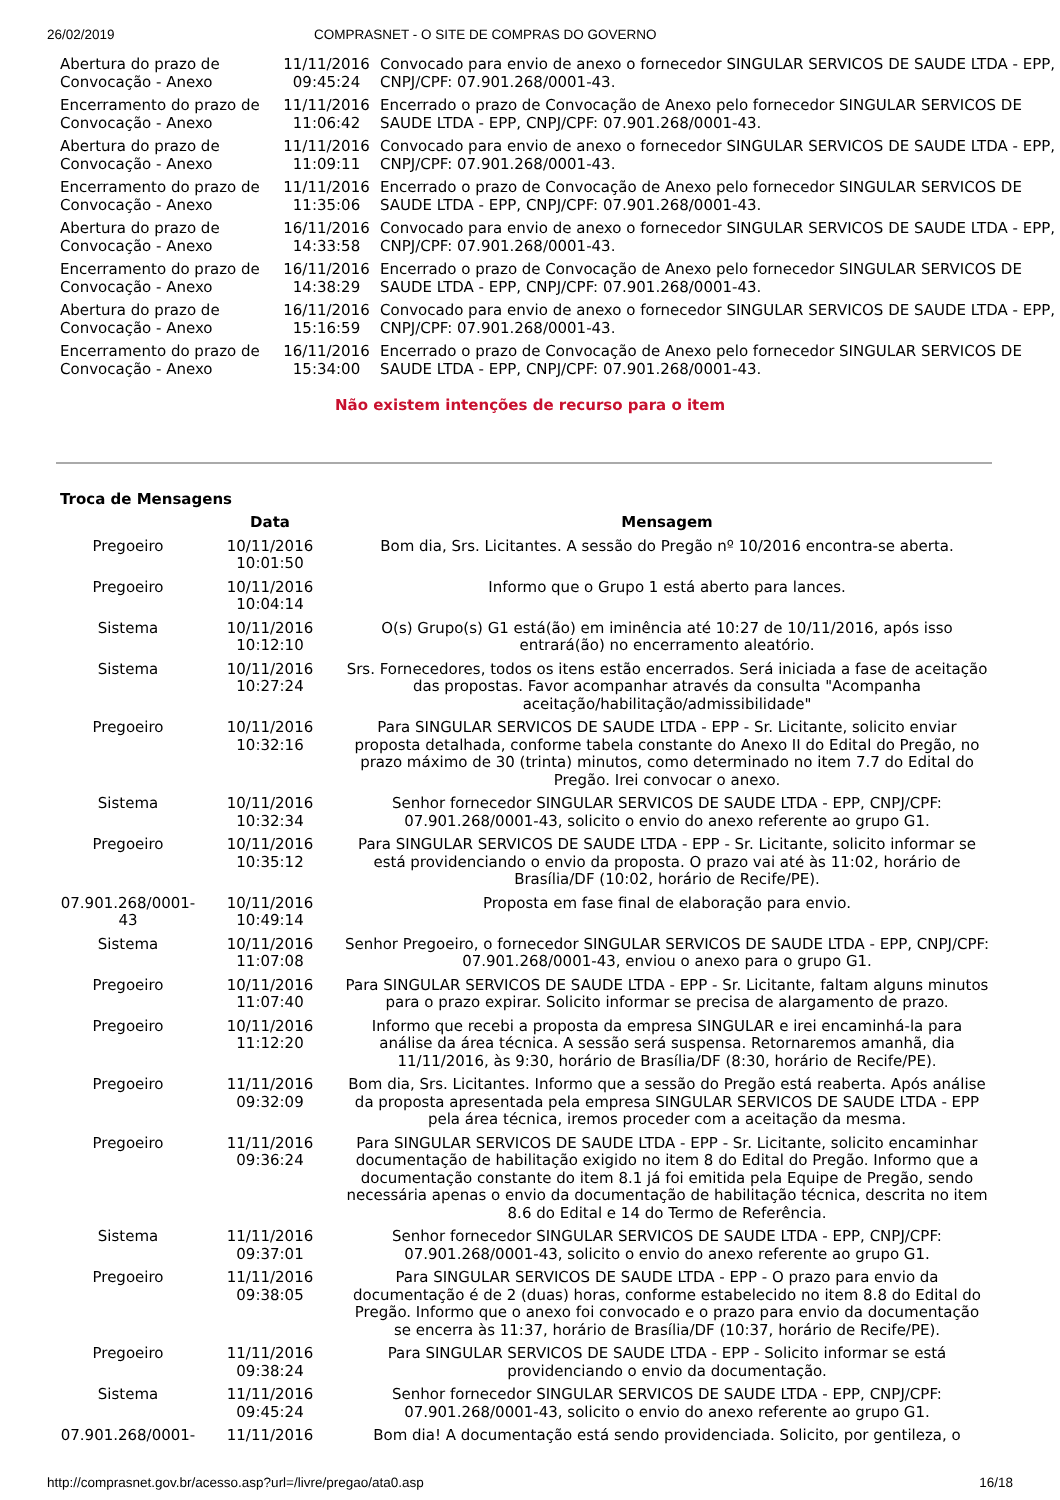26/02/2019 COMPRASNET - O SITE DE COMPRAS DO GOVERNO
| Abertura do prazo de Convocação - Anexo | 11/11/2016 09:45:24 | Convocado para envio de anexo o fornecedor SINGULAR SERVICOS DE SAUDE LTDA - EPP, CNPJ/CPF: 07.901.268/0001-43. |
| Encerramento do prazo de Convocação - Anexo | 11/11/2016 11:06:42 | Encerrado o prazo de Convocação de Anexo pelo fornecedor SINGULAR SERVICOS DE SAUDE LTDA - EPP, CNPJ/CPF: 07.901.268/0001-43. |
| Abertura do prazo de Convocação - Anexo | 11/11/2016 11:09:11 | Convocado para envio de anexo o fornecedor SINGULAR SERVICOS DE SAUDE LTDA - EPP, CNPJ/CPF: 07.901.268/0001-43. |
| Encerramento do prazo de Convocação - Anexo | 11/11/2016 11:35:06 | Encerrado o prazo de Convocação de Anexo pelo fornecedor SINGULAR SERVICOS DE SAUDE LTDA - EPP, CNPJ/CPF: 07.901.268/0001-43. |
| Abertura do prazo de Convocação - Anexo | 16/11/2016 14:33:58 | Convocado para envio de anexo o fornecedor SINGULAR SERVICOS DE SAUDE LTDA - EPP, CNPJ/CPF: 07.901.268/0001-43. |
| Encerramento do prazo de Convocação - Anexo | 16/11/2016 14:38:29 | Encerrado o prazo de Convocação de Anexo pelo fornecedor SINGULAR SERVICOS DE SAUDE LTDA - EPP, CNPJ/CPF: 07.901.268/0001-43. |
| Abertura do prazo de Convocação - Anexo | 16/11/2016 15:16:59 | Convocado para envio de anexo o fornecedor SINGULAR SERVICOS DE SAUDE LTDA - EPP, CNPJ/CPF: 07.901.268/0001-43. |
| Encerramento do prazo de Convocação - Anexo | 16/11/2016 15:34:00 | Encerrado o prazo de Convocação de Anexo pelo fornecedor SINGULAR SERVICOS DE SAUDE LTDA - EPP, CNPJ/CPF: 07.901.268/0001-43. |
Não existem intenções de recurso para o item
Troca de Mensagens
| | Data | Mensagem |
| --- | --- | --- |
| Pregoeiro | 10/11/2016 10:01:50 | Bom dia, Srs. Licitantes. A sessão do Pregão nº 10/2016 encontra-se aberta. |
| Pregoeiro | 10/11/2016 10:04:14 | Informo que o Grupo 1 está aberto para lances. |
| Sistema | 10/11/2016 10:12:10 | O(s) Grupo(s) G1 está(ão) em iminência até 10:27 de 10/11/2016, após isso entrará(ão) no encerramento aleatório. |
| Sistema | 10/11/2016 10:27:24 | Srs. Fornecedores, todos os itens estão encerrados. Será iniciada a fase de aceitação das propostas. Favor acompanhar através da consulta "Acompanha aceitação/habilitação/admissibilidade" |
| Pregoeiro | 10/11/2016 10:32:16 | Para SINGULAR SERVICOS DE SAUDE LTDA - EPP - Sr. Licitante, solicito enviar proposta detalhada, conforme tabela constante do Anexo II do Edital do Pregão, no prazo máximo de 30 (trinta) minutos, como determinado no item 7.7 do Edital do Pregão. Irei convocar o anexo. |
| Sistema | 10/11/2016 10:32:34 | Senhor fornecedor SINGULAR SERVICOS DE SAUDE LTDA - EPP, CNPJ/CPF: 07.901.268/0001-43, solicito o envio do anexo referente ao grupo G1. |
| Pregoeiro | 10/11/2016 10:35:12 | Para SINGULAR SERVICOS DE SAUDE LTDA - EPP - Sr. Licitante, solicito informar se está providenciando o envio da proposta. O prazo vai até às 11:02, horário de Brasília/DF (10:02, horário de Recife/PE). |
| 07.901.268/0001-43 | 10/11/2016 10:49:14 | Proposta em fase final de elaboração para envio. |
| Sistema | 10/11/2016 11:07:08 | Senhor Pregoeiro, o fornecedor SINGULAR SERVICOS DE SAUDE LTDA - EPP, CNPJ/CPF: 07.901.268/0001-43, enviou o anexo para o grupo G1. |
| Pregoeiro | 10/11/2016 11:07:40 | Para SINGULAR SERVICOS DE SAUDE LTDA - EPP - Sr. Licitante, faltam alguns minutos para o prazo expirar. Solicito informar se precisa de alargamento de prazo. |
| Pregoeiro | 10/11/2016 11:12:20 | Informo que recebi a proposta da empresa SINGULAR e irei encaminhá-la para análise da área técnica. A sessão será suspensa. Retornaremos amanhã, dia 11/11/2016, às 9:30, horário de Brasília/DF (8:30, horário de Recife/PE). |
| Pregoeiro | 11/11/2016 09:32:09 | Bom dia, Srs. Licitantes. Informo que a sessão do Pregão está reaberta. Após análise da proposta apresentada pela empresa SINGULAR SERVICOS DE SAUDE LTDA - EPP pela área técnica, iremos proceder com a aceitação da mesma. |
| Pregoeiro | 11/11/2016 09:36:24 | Para SINGULAR SERVICOS DE SAUDE LTDA - EPP - Sr. Licitante, solicito encaminhar documentação de habilitação exigido no item 8 do Edital do Pregão. Informo que a documentação constante do item 8.1 já foi emitida pela Equipe de Pregão, sendo necessária apenas o envio da documentação de habilitação técnica, descrita no item 8.6 do Edital e 14 do Termo de Referência. |
| Sistema | 11/11/2016 09:37:01 | Senhor fornecedor SINGULAR SERVICOS DE SAUDE LTDA - EPP, CNPJ/CPF: 07.901.268/0001-43, solicito o envio do anexo referente ao grupo G1. |
| Pregoeiro | 11/11/2016 09:38:05 | Para SINGULAR SERVICOS DE SAUDE LTDA - EPP - O prazo para envio da documentação é de 2 (duas) horas, conforme estabelecido no item 8.8 do Edital do Pregão. Informo que o anexo foi convocado e o prazo para envio da documentação se encerra às 11:37, horário de Brasília/DF (10:37, horário de Recife/PE). |
| Pregoeiro | 11/11/2016 09:38:24 | Para SINGULAR SERVICOS DE SAUDE LTDA - EPP - Solicito informar se está providenciando o envio da documentação. |
| Sistema | 11/11/2016 09:45:24 | Senhor fornecedor SINGULAR SERVICOS DE SAUDE LTDA - EPP, CNPJ/CPF: 07.901.268/0001-43, solicito o envio do anexo referente ao grupo G1. |
| 07.901.268/0001- | 11/11/2016 | Bom dia! A documentação está sendo providenciada. Solicito, por gentileza, o |
http://comprasnet.gov.br/acesso.asp?url=/livre/pregao/ata0.asp 16/18